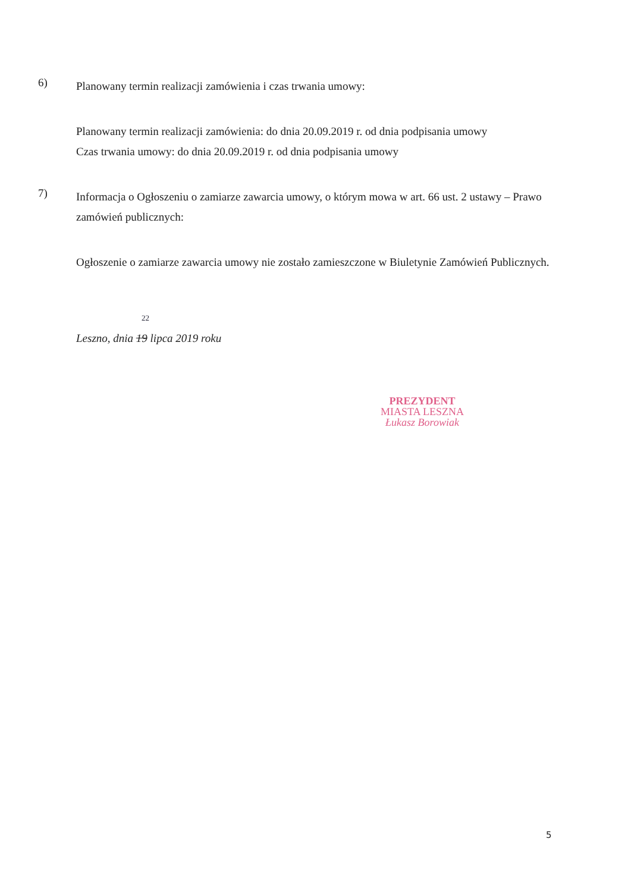6)
Planowany termin realizacji zamówienia i czas trwania umowy:
Planowany termin realizacji zamówienia: do dnia 20.09.2019 r. od dnia podpisania umowy
Czas trwania umowy: do dnia 20.09.2019 r. od dnia podpisania umowy
7)
Informacja o Ogłoszeniu o zamiarze zawarcia umowy, o którym mowa w art. 66 ust. 2 ustawy – Prawo zamówień publicznych:
Ogłoszenie o zamiarze zawarcia umowy nie zostało zamieszczone w Biuletynie Zamówień Publicznych.
22
Leszno, dnia 19 lipca 2019 roku
PREZYDENT
MIASTA LESZNA
Łukasz Borowiak
5